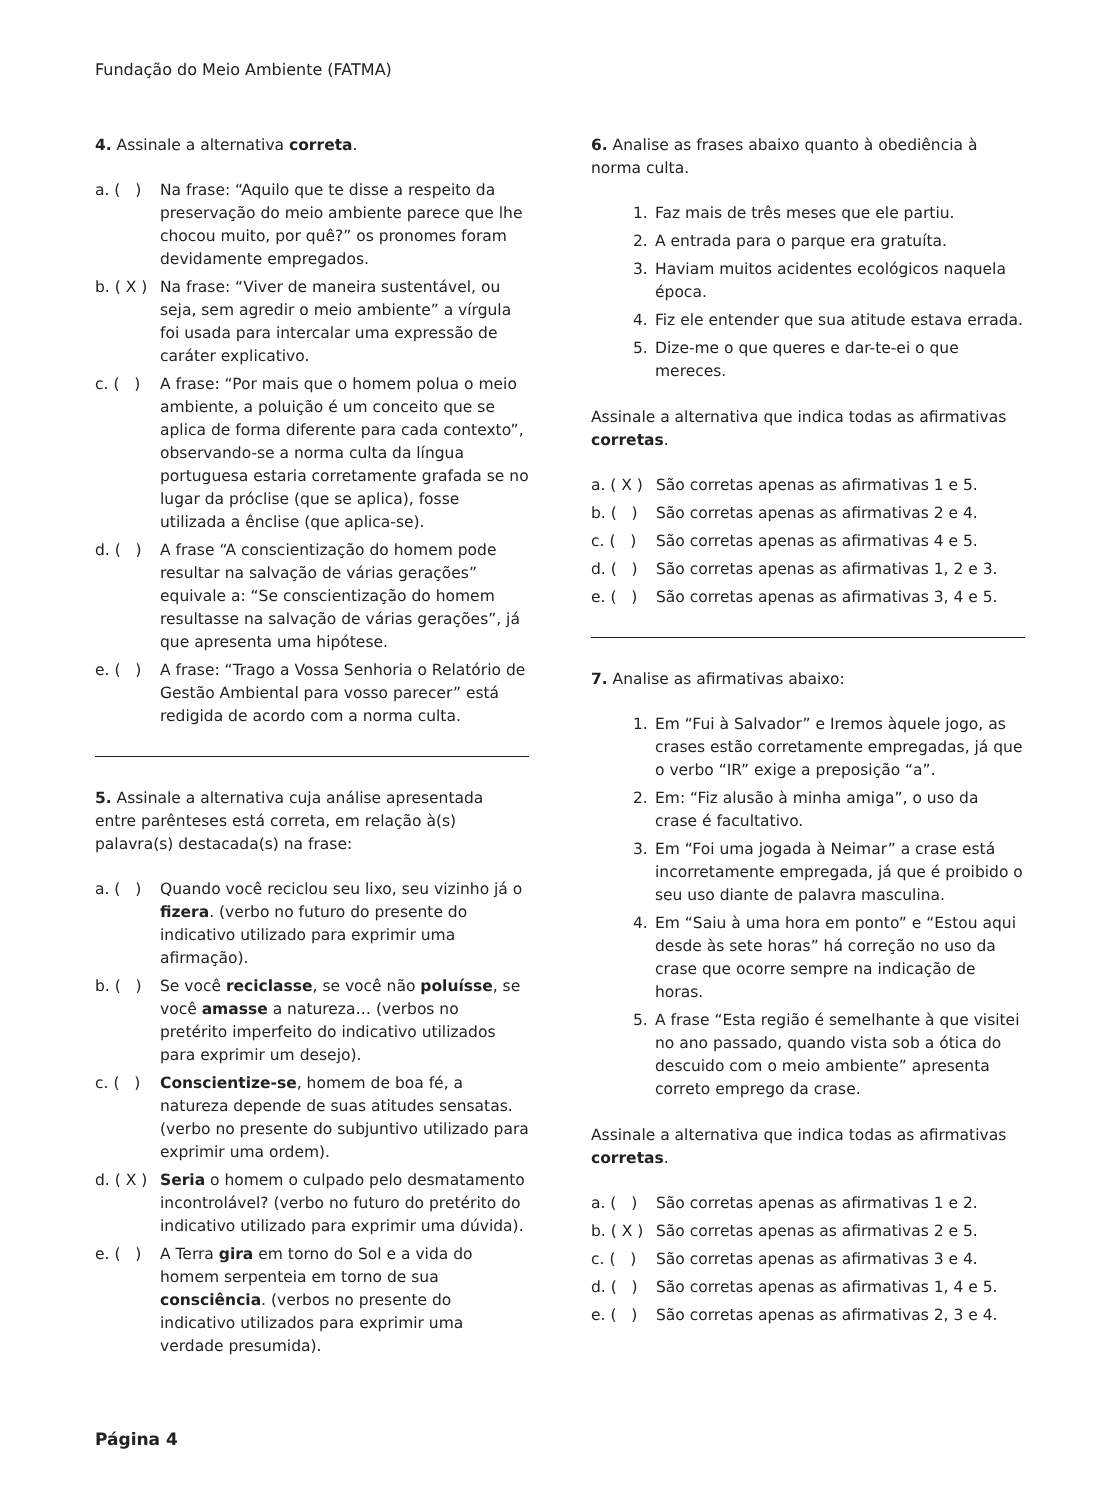Fundação do Meio Ambiente (FATMA)
4. Assinale a alternativa correta.
a. ( ) Na frase: “Aquilo que te disse a respeito da preservação do meio ambiente parece que lhe chocou muito, por quê?” os pronomes foram devidamente empregados.
b. ( X ) Na frase: “Viver de maneira sustentável, ou seja, sem agredir o meio ambiente” a vírgula foi usada para intercalar uma expressão de caráter explicativo.
c. ( ) A frase: “Por mais que o homem polua o meio ambiente, a poluição é um conceito que se aplica de forma diferente para cada contexto”, observando-se a norma culta da língua portuguesa estaria corretamente grafada se no lugar da próclise (que se aplica), fosse utilizada a ênclise (que aplica-se).
d. ( ) A frase “A conscientização do homem pode resultar na salvação de várias gerações” equivale a: “Se conscientização do homem resultasse na salvação de várias gerações”, já que apresenta uma hipótese.
e. ( ) A frase: “Trago a Vossa Senhoria o Relatório de Gestão Ambiental para vosso parecer” está redigida de acordo com a norma culta.
5. Assinale a alternativa cuja análise apresentada entre parênteses está correta, em relação à(s) palavra(s) destacada(s) na frase:
a. ( ) Quando você reciclou seu lixo, seu vizinho já o fizera. (verbo no futuro do presente do indicativo utilizado para exprimir uma afirmação).
b. ( ) Se você reciclasse, se você não poluísse, se você amasse a natureza… (verbos no pretérito imperfeito do indicativo utilizados para exprimir um desejo).
c. ( ) Conscientize-se, homem de boa fé, a natureza depende de suas atitudes sensatas. (verbo no presente do subjuntivo utilizado para exprimir uma ordem).
d. ( X ) Seria o homem o culpado pelo desmatamento incontrolável? (verbo no futuro do pretérito do indicativo utilizado para exprimir uma dúvida).
e. ( ) A Terra gira em torno do Sol e a vida do homem serpenteia em torno de sua consciência. (verbos no presente do indicativo utilizados para exprimir uma verdade presumida).
6. Analise as frases abaixo quanto à obediência à norma culta.
1. Faz mais de três meses que ele partiu.
2. A entrada para o parque era gratuíta.
3. Haviam muitos acidentes ecológicos naquela época.
4. Fiz ele entender que sua atitude estava errada.
5. Dize-me o que queres e dar-te-ei o que mereces.
Assinale a alternativa que indica todas as afirmativas corretas.
a. ( X ) São corretas apenas as afirmativas 1 e 5.
b. ( ) São corretas apenas as afirmativas 2 e 4.
c. ( ) São corretas apenas as afirmativas 4 e 5.
d. ( ) São corretas apenas as afirmativas 1, 2 e 3.
e. ( ) São corretas apenas as afirmativas 3, 4 e 5.
7. Analise as afirmativas abaixo:
1. Em “Fui à Salvador” e Iremos àquele jogo, as crases estão corretamente empregadas, já que o verbo “IR” exige a preposição “a”.
2. Em: “Fiz alusão à minha amiga”, o uso da crase é facultativo.
3. Em “Foi uma jogada à Neimar” a crase está incorretamente empregada, já que é proibido o seu uso diante de palavra masculina.
4. Em “Saiu à uma hora em ponto” e “Estou aqui desde às sete horas” há correção no uso da crase que ocorre sempre na indicação de horas.
5. A frase “Esta região é semelhante à que visitei no ano passado, quando vista sob a ótica do descuido com o meio ambiente” apresenta correto emprego da crase.
Assinale a alternativa que indica todas as afirmativas corretas.
a. ( ) São corretas apenas as afirmativas 1 e 2.
b. ( X ) São corretas apenas as afirmativas 2 e 5.
c. ( ) São corretas apenas as afirmativas 3 e 4.
d. ( ) São corretas apenas as afirmativas 1, 4 e 5.
e. ( ) São corretas apenas as afirmativas 2, 3 e 4.
Página 4